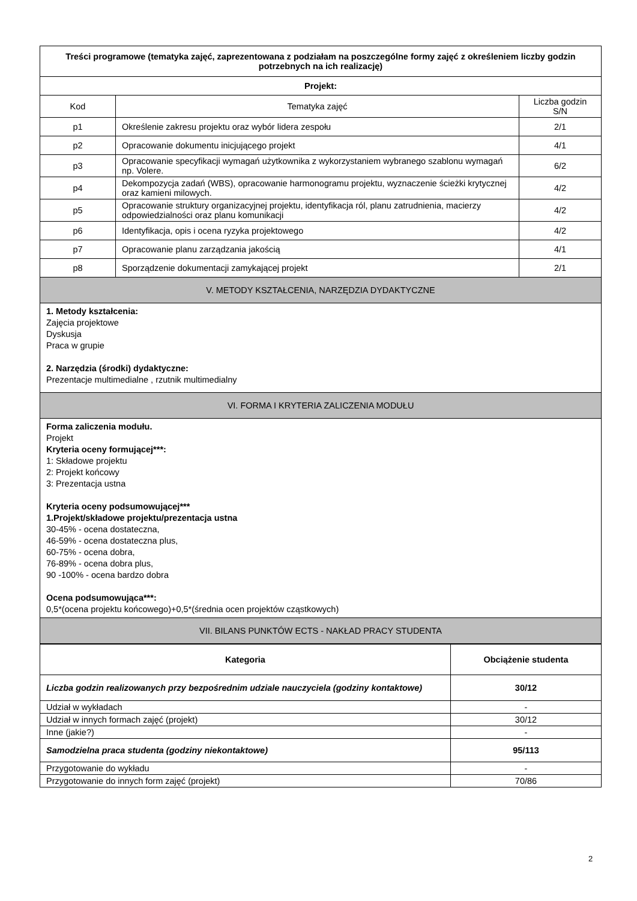| Treści programowe (tematyka zajęć, zaprezentowana z podziałam na poszczególne formy zajęć z określeniem liczby godzin potrzebnych na ich realizację) | | |
| Projekt: | | |
| Kod | Tematyka zajęć | Liczba godzin S/N |
| p1 | Określenie zakresu projektu oraz wybór lidera zespołu | 2/1 |
| p2 | Opracowanie dokumentu inicjującego projekt | 4/1 |
| p3 | Opracowanie specyfikacji wymagań użytkownika z wykorzystaniem wybranego szablonu wymagań np. Volere. | 6/2 |
| p4 | Dekompozycja zadań (WBS), opracowanie harmonogramu projektu, wyznaczenie ścieżki krytycznej oraz kamieni milowych. | 4/2 |
| p5 | Opracowanie struktury organizacyjnej projektu, identyfikacja ról, planu zatrudnienia, macierzy odpowiedzialności oraz planu komunikacji | 4/2 |
| p6 | Identyfikacja, opis i ocena ryzyka projektowego | 4/2 |
| p7 | Opracowanie planu zarządzania jakością | 4/1 |
| p8 | Sporządzenie dokumentacji zamykającej projekt | 2/1 |
| V. METODY KSZTAŁCENIA, NARZĘDZIA DYDAKTYCZNE | | |
| 1. Metody kształcenia: Zajęcia projektowe Dyskusja Praca w grupie 2. Narzędzia (środki) dydaktyczne: Prezentacje multimedialne , rzutnik multimedialny | | |
| VI. FORMA I KRYTERIA ZALICZENIA MODUŁU | | |
| Forma zaliczenia modułu. Projekt Kryteria oceny formującej***: 1: Składowe projektu 2: Projekt końcowy 3: Prezentacja ustna Kryteria oceny podsumowującej*** 1.Projekt/składowe projektu/prezentacja ustna 30-45% - ocena dostateczna, 46-59% - ocena dostateczna plus, 60-75% - ocena dobra, 76-89% - ocena dobra plus, 90 -100% - ocena bardzo dobra Ocena podsumowująca***: 0,5*(ocena projektu końcowego)+0,5*(średnia ocen projektów cząstkowych) | | |
| VII. BILANS PUNKTÓW ECTS - NAKŁAD PRACY STUDENTA | | |
| Kategoria | Obciążenie studenta |
| --- | --- |
| Liczba godzin realizowanych przy bezpośrednim udziale nauczyciela (godziny kontaktowe) | 30/12 |
| Udział w wykładach | - |
| Udział w innych formach zajęć (projekt) | 30/12 |
| Inne (jakie?) | - |
| Samodzielna praca studenta (godziny niekontaktowe) | 95/113 |
| Przygotowanie do wykładu | - |
| Przygotowanie do innych form zajęć (projekt) | 70/86 |
2